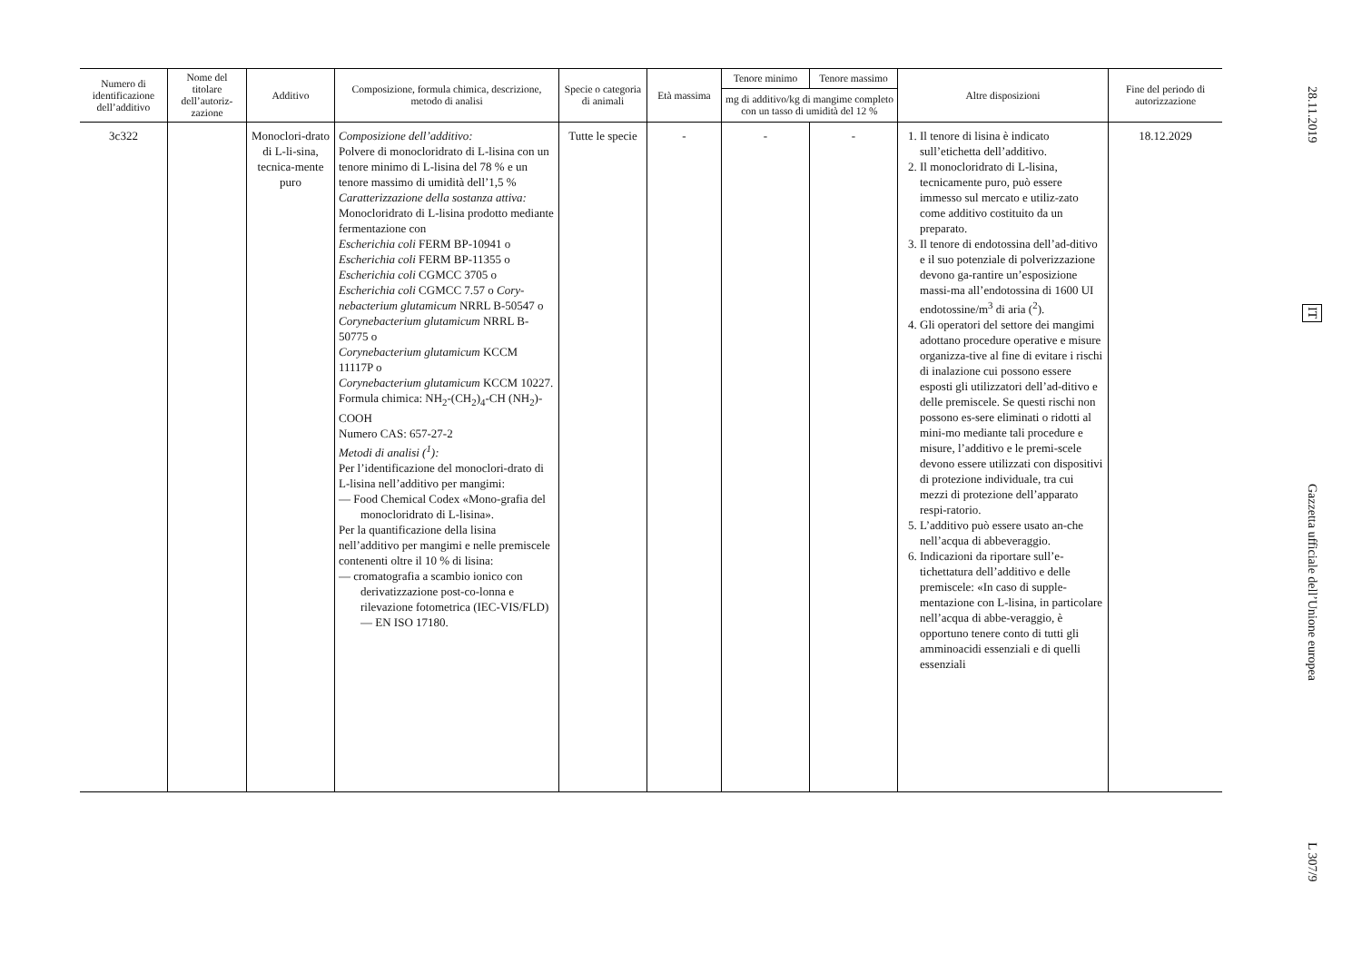| Numero di identificazione dell’additivo | Nome del titolare dell’autoriz-zazione | Additivo | Composizione, formula chimica, descrizione, metodo di analisi | Specie o categoria di animali | Età massima | Tenore minimo | Tenore massimo | Altre disposizioni | Fine del periodo di autorizzazione |
| --- | --- | --- | --- | --- | --- | --- | --- | --- | --- |
| | | | | | | mg di additivo/kg di mangime completo con un tasso di umidità del 12 % | | | |
| 3c322 | | Monoclori-drato di L-li-sina, tecnica-mente puro | Composizione dell’additivo: Polvere di monocloridrato di L-lisina con un tenore minimo di L-lisina del 78 % e un tenore massimo di umidità dell’1,5 % Caratterizzazione della sostanza attiva: Monocloridrato di L-lisina prodotto mediante fermentazione con Escherichia coli FERM BP-10941 o Escherichia coli FERM BP-11355 o Escherichia coli CGMCC 3705 o Escherichia coli CGMCC 7.57 o Cory-nebacterium glutamicum NRRL B-50547 o Corynebacterium glutamicum NRRL B-50775 o Corynebacterium glutamicum KCCM 11117P o Corynebacterium glutamicum KCCM 10227. Formula chimica: NH<sub>2</sub>-(CH<sub>2</sub>)<sub>4</sub>-CH (NH<sub>2</sub>)-COOH Numero CAS: 657-27-2 Metodi di analisi (<sup>1</sup>): Per l’identificazione del monoclori-drato di L-lisina nell’additivo per mangimi: — Food Chemical Codex «Mono-grafia del monocloridrato di L-lisina». Per la quantificazione della lisina nell’additivo per mangimi e nelle premiscele contenenti oltre il 10 % di lisina: — cromatografia a scambio ionico con derivatizzazione post-co-lonna e rilevazione fotometrica (IEC-VIS/FLD) — EN ISO 17180. | Tutte le specie | - | - | - | 1. Il tenore di lisina è indicato sull’etichetta dell’additivo. 2. Il monocloridrato di L-lisina, tecnicamente puro, può essere immesso sul mercato e utiliz-zato come additivo costituito da un preparato. 3. Il tenore di endotossina dell’ad-ditivo e il suo potenziale di polverizzazione devono ga-rantire un’esposizione massi-ma all’endotossina di 1600 UI endotossine/m<sup>3</sup> di aria (<sup>2</sup>). 4. Gli operatori del settore dei mangimi adottano procedure operative e misure organizza-tive al fine di evitare i rischi di inalazione cui possono essere esposti gli utilizzatori dell’ad-ditivo e delle premiscele. Se questi rischi non possono es-sere eliminati o ridotti al mini-mo mediante tali procedure e misure, l’additivo e le premi-scele devono essere utilizzati con dispositivi di protezione individuale, tra cui mezzi di protezione dell’apparato respi-ratorio. 5. L’additivo può essere usato an-che nell’acqua di abbeveraggio. 6. Indicazioni da riportare sull’e-tichettatura dell’additivo e delle premiscele: «In caso di supple-mentazione con L-lisina, in particolare nell’acqua di abbe-veraggio, è opportuno tenere conto di tutti gli amminoacidi essenziali e di quelli essenziali | 18.12.2029 |
28.11.2019
IT
Gazzetta ufficiale dell’Unione europea
L 307/9